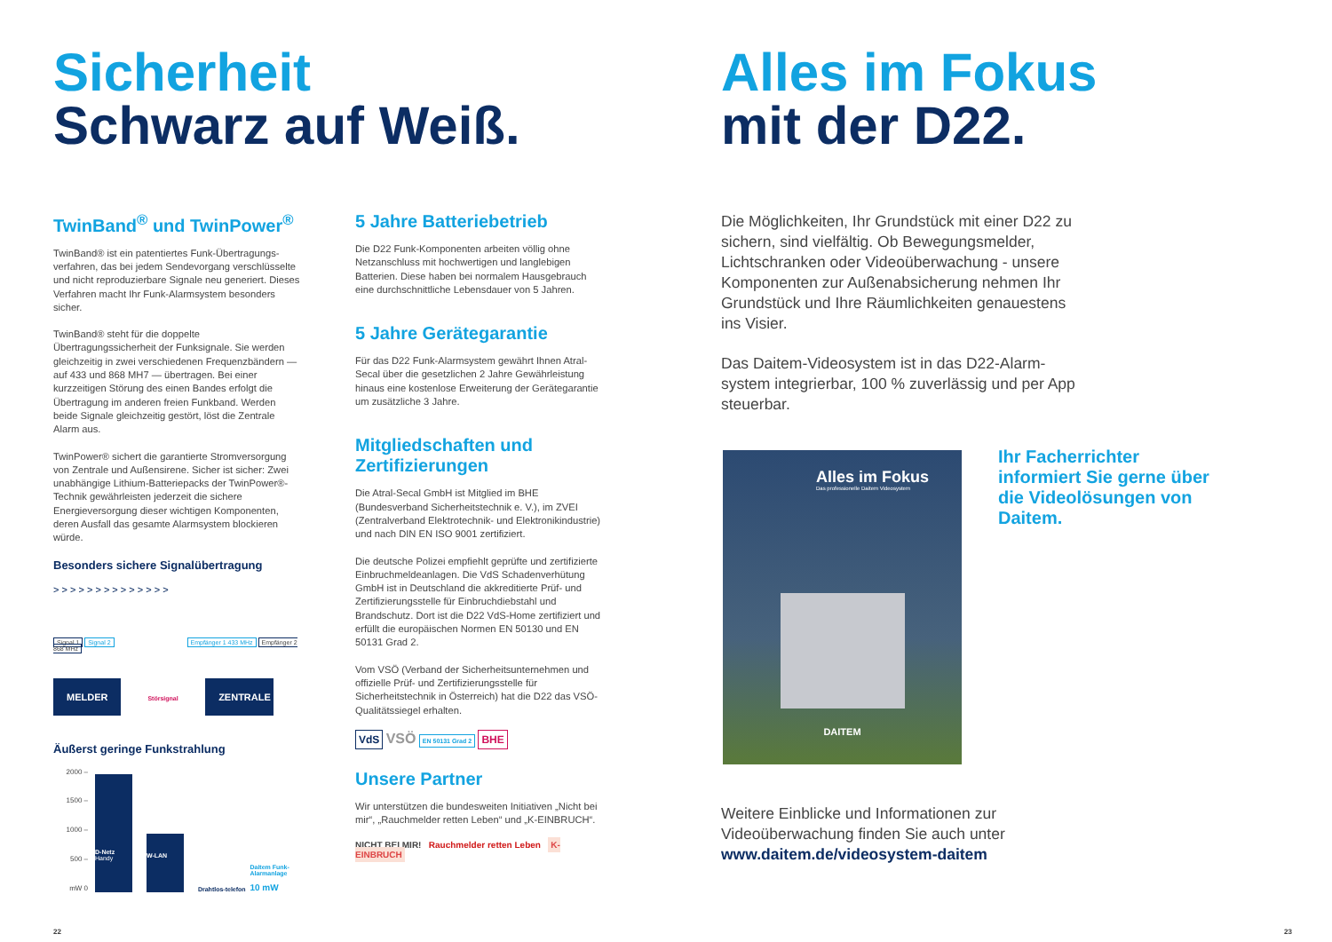Sicherheit
Schwarz auf Weiß.
Alles im Fokus
mit der D22.
TwinBand<sup>®</sup> und TwinPower<sup>®</sup>
TwinBand® ist ein patentiertes Funk-Übertragungs-verfahren, das bei jedem Sendevorgang verschlüsselte und nicht reproduzierbare Signale neu generiert. Dieses Verfahren macht Ihr Funk-Alarmsystem besonders sicher.
TwinBand® steht für die doppelte Übertragungssicherheit der Funksignale. Sie werden gleichzeitig in zwei verschiedenen Frequenzbändern — auf 433 und 868 MH7 — übertragen. Bei einer kurzzeitigen Störung des einen Bandes erfolgt die Übertragung im anderen freien Funkband. Werden beide Signale gleichzeitig gestört, löst die Zentrale Alarm aus.
TwinPower® sichert die garantierte Stromversorgung von Zentrale und Außensirene. Sicher ist sicher: Zwei unabhängige Lithium-Batteriepacks der TwinPower®-Technik gewährleisten jederzeit die sichere Energieversorgung dieser wichtigen Komponenten, deren Ausfall das gesamte Alarmsystem blockieren würde.
Besonders sichere Signalübertragung
> > > > > > > > > > > > > >
Signal 1 Signal 2 Empfänger 1 433 MHz Empfänger 2 868 MHz
MELDER Störsignal ZENTRALE
Äußerst geringe Funkstrahlung
2000 –
1500 –
1000 –
500 –
mW 0
D-Netz Handy
W-LAN
Drahtlos-telefon
Daitem Funk-Alarmanlage
10 mW
5 Jahre Batteriebetrieb
Die D22 Funk-Komponenten arbeiten völlig ohne Netzanschluss mit hochwertigen und langlebigen Batterien. Diese haben bei normalem Hausgebrauch eine durchschnittliche Lebensdauer von 5 Jahren.
5 Jahre Gerätegarantie
Für das D22 Funk-Alarmsystem gewährt Ihnen Atral-Secal über die gesetzlichen 2 Jahre Gewährleistung hinaus eine kostenlose Erweiterung der Gerätegarantie um zusätzliche 3 Jahre.
Mitgliedschaften und Zertifizierungen
Die Atral-Secal GmbH ist Mitglied im BHE (Bundesverband Sicherheitstechnik e. V.), im ZVEI (Zentralverband Elektrotechnik- und Elektronikindustrie) und nach DIN EN ISO 9001 zertifiziert.
Die deutsche Polizei empfiehlt geprüfte und zertifizierte Einbruchmeldeanlagen. Die VdS Schadenverhütung GmbH ist in Deutschland die akkreditierte Prüf- und Zertifizierungsstelle für Einbruchdiebstahl und Brandschutz. Dort ist die D22 VdS-Home zertifiziert und erfüllt die europäischen Normen EN 50130 und EN 50131 Grad 2.
Vom VSÖ (Verband der Sicherheitsunternehmen und offizielle Prüf- und Zertifizierungsstelle für Sicherheitstechnik in Österreich) hat die D22 das VSÖ-Qualitätssiegel erhalten.
VdS VSÖ EN 50131 Grad 2 BHE
Unsere Partner
Wir unterstützen die bundesweiten Initiativen „Nicht bei mir“, „Rauchmelder retten Leben“ und „K-EINBRUCH“.
NICHT BEI MIR! Rauchmelder retten Leben K-EINBRUCH
Die Möglichkeiten, Ihr Grundstück mit einer D22 zu sichern, sind vielfältig. Ob Bewegungsmelder, Lichtschranken oder Videoüberwachung - unsere Komponenten zur Außenabsicherung nehmen Ihr Grundstück und Ihre Räumlichkeiten genauestens ins Visier.
Das Daitem-Videosystem ist in das D22-Alarm-system integrierbar, 100 % zuverlässig und per App steuerbar.
Alles im Fokus
Das professionelle Daitem Videosystem
DAITEM
Ihr Facherrichter informiert Sie gerne über die Videolösungen von Daitem.
Weitere Einblicke und Informationen zur Videoüberwachung finden Sie auch unter www.daitem.de/videosystem-daitem
22 23